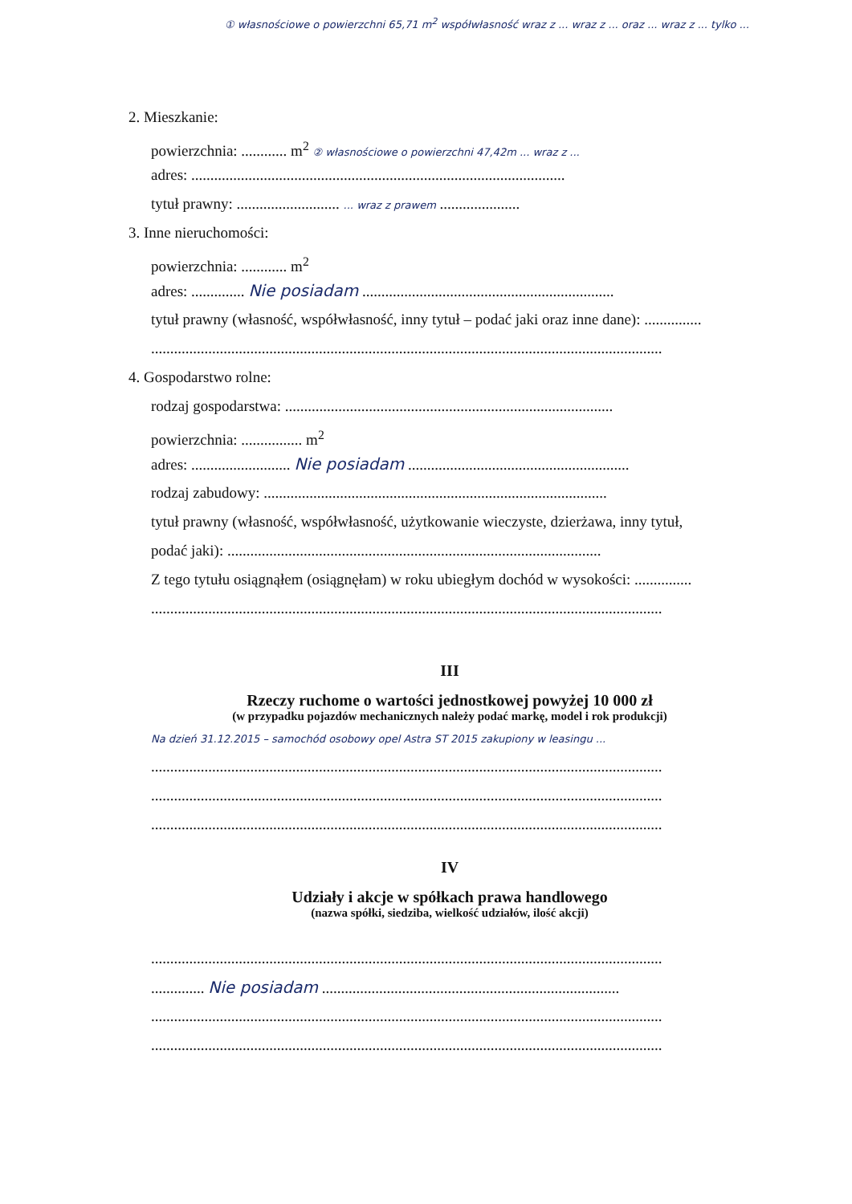① własnościowe o powierzchni 65,71 m<sup>2</sup> współwłasność wraz z ... wraz z ... oraz ... wraz z ... tylko ...
2. Mieszkanie:
powierzchnia: ............ m<sup>2</sup> ② własnościowe o powierzchni 47,42m ... wraz z ...
adres: ..................................................................................................
tytuł prawny: ........................... ... wraz z prawem .....................
3. Inne nieruchomości:
powierzchnia: ............ m<sup>2</sup>
adres: .............. Nie posiadam ..................................................................
tytuł prawny (własność, współwłasność, inny tytuł – podać jaki oraz inne dane): ...............
......................................................................................................................................
4. Gospodarstwo rolne:
rodzaj gospodarstwa: ......................................................................................
powierzchnia: ................ m<sup>2</sup>
adres: .......................... Nie posiadam ..........................................................
rodzaj zabudowy: ..........................................................................................
tytuł prawny (własność, współwłasność, użytkowanie wieczyste, dzierżawa, inny tytuł,
podać jaki): ..................................................................................................
Z tego tytułu osiągnąłem (osiągnęłam) w roku ubiegłym dochód w wysokości: ...............
......................................................................................................................................
III
Rzeczy ruchome o wartości jednostkowej powyżej 10 000 zł
(w przypadku pojazdów mechanicznych należy podać markę, model i rok produkcji)
Na dzień 31.12.2015 – samochód osobowy opel Astra ST 2015 zakupiony w leasingu ...
......................................................................................................................................
......................................................................................................................................
......................................................................................................................................
IV
Udziały i akcje w spółkach prawa handlowego
(nazwa spółki, siedziba, wielkość udziałów, ilość akcji)
......................................................................................................................................
.............. Nie posiadam ..............................................................................
......................................................................................................................................
......................................................................................................................................